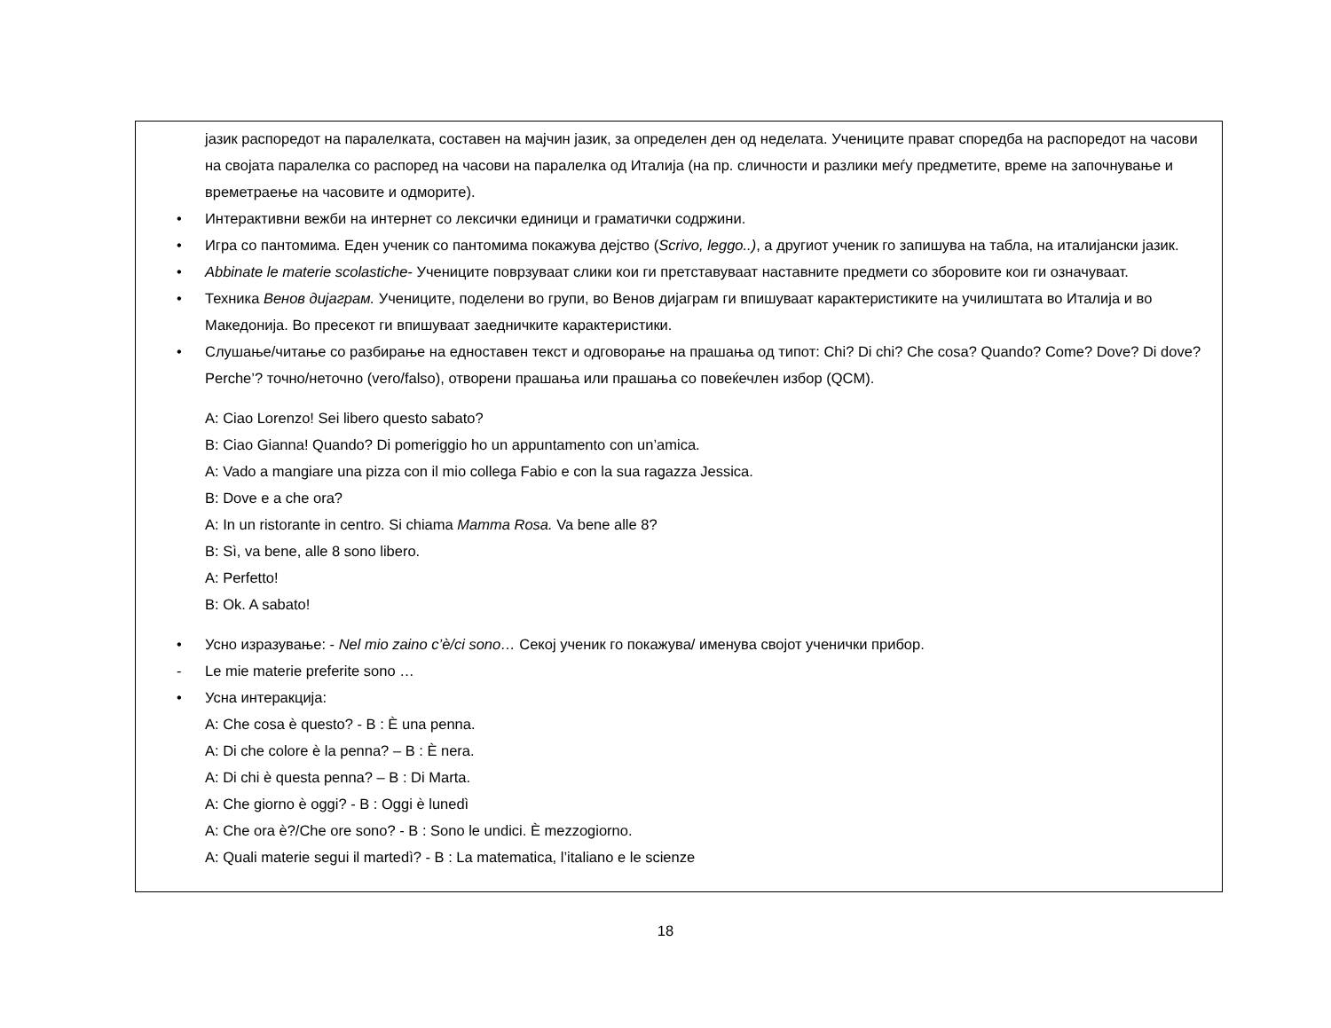јазик распоредот на паралелката, составен на мајчин јазик, за определен ден од неделата. Учениците прават споредба на распоредот на часови на својата паралелка со распоред на часови на паралелка од Италија (на пр. сличности и разлики меѓу предметите, време на започнување и времетраење на часовите и одморите).
• Интерактивни вежби на интернет со лексички единици и граматички содржини.
• Игра со пантомима. Еден ученик со пантомима покажува дејство (Scrivo, leggo..), а другиот ученик го запишува на табла, на италијански јазик.
• Abbinate le materie scolastiche- Учениците поврзуваат слики кои ги претставуваат наставните предмети со зборовите кои ги означуваат.
• Техника Венов дијаграм. Учениците, поделени во групи, во Венов дијаграм ги впишуваат карактеристиките на училиштата во Италија и во Македонија. Во пресекот ги впишуваат заедничките карактеристики.
• Слушање/читање со разбирање на едноставен текст и одговорање на прашања од типот: Chi? Di chi? Che cosa? Quando? Come? Dove? Di dove? Perche’? точно/неточно (vero/falso), отворени прашања или прашања со повеќечлен избор (QCM).
A: Ciao Lorenzo! Sei libero questo sabato?
B: Ciao Gianna! Quando? Di pomeriggio ho un appuntamento con un’amica.
A: Vado a mangiare una pizza con il mio collega Fabio e con la sua ragazza Jessica.
B: Dove e a che ora?
A: In un ristorante in centro. Si chiama Mamma Rosa. Va bene alle 8?
B: Sì, va bene, alle 8 sono libero.
A: Perfetto!
B: Ok. A sabato!
• Усно изразување: - Nel mio zaino c’è/ci sono… Секој ученик го покажува/ именува својот ученички прибор.
- Le mie materie preferite sono …
• Усна интеракција:
A: Che cosa è questo? - B : È una penna.
A: Di che colore è la penna? – B : È nera.
A: Di chi è questa penna? – B : Di Marta.
A: Che giorno è oggi? - B : Oggi è lunedì
A: Che ora è?/Che ore sono? - B : Sono le undici. È mezzogiorno.
A: Quali materie segui il martedì? - B : La matematica, l’italiano e le scienze
18